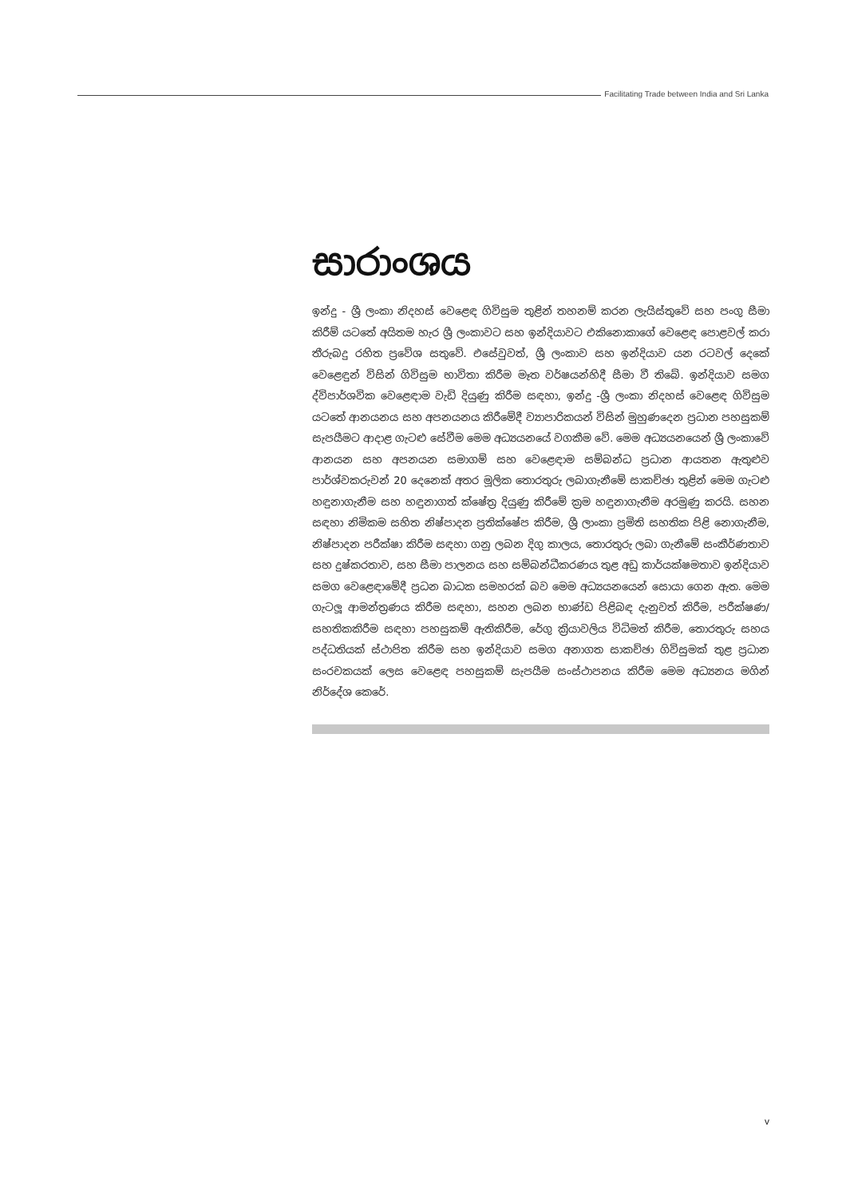Facilitating Trade between India and Sri Lanka
සාරාංශය
ඉන්දු - ශ්‍රී ලංකා නිදහස් වෙළෙඳ ගිවිසුම තුළින් තහනම් කරන ලැයිස්තුවේ සහ පංගු සීමා කිරීම් යටතේ අයිතම හැර ශ්‍රී ලංකාවට සහ ඉන්දියාවට එකිනොකාගේ වෙළෙඳ පොළවල් කරා තීරුබදු රහිත ප්‍රවේශ සතුවේ. එසේවුවත්, ශ්‍රී ලංකාව සහ ඉන්දියාව යන රටවල් දෙකේ වෙළෙඳුන් විසින් ගිවිසුම භාවිතා කිරීම මෑත වර්ෂයන්හිදී සීමා වී තිබේ. ඉන්දියාව සමග ද්විපාර්ශවික වෙළෙඳාම වැඩි දියුණු කිරීම සඳහා, ඉන්දු -ශ්‍රී ලංකා නිදහස් වෙළෙඳ ගිවිසුම යටතේ ආනයනය සහ අපනයනය කිරීමේදී ව්‍යාපාරිකයන් විසින් මුහුණදෙන ප්‍රධාන පහසුකම් සැපයීමට ආදාළ ගැටළු සේවීම මෙම අධ්‍යයනයේ වගකීම වේ. මෙම අධ්‍යයනයෙන් ශ්‍රී ලංකාවේ ආනයන සහ අපනයන සමාගම් සහ වෙළෙඳාම සම්බන්ධ ප්‍රධාන ආයතන ඇතුළුව පාර්ශ්වකරුවන් 20 දෙනෙක් අතර මූලික තොරතුරු ලබාගැනීමේ සාකච්ඡා තුළින් මෙම ගැටළු හඳුනාගැනීම සහ හඳුනාගත් ක්ෂේත්‍ර දියුණු කිරීමේ ක්‍රම හඳුනාගැනීම අරමුණු කරයි. සහන සඳහා නිමිකම සහිත නිෂ්පාදන ප්‍රතික්ෂේප කිරීම, ශ්‍රී ලාංකා ප්‍රමිති සහතික පිළි නොගැනීම, නිෂ්පාදන පරීක්ෂා කිරීම සඳහා ගනු ලබන දිගු කාලය, තොරතුරු ලබා ගැනීමේ සංකීර්ණතාව සහ දුෂ්කරතාව, සහ සීමා පාලනය සහ සම්බන්ධීකරණය තුළ අඩු කාර්යක්ෂමතාව ඉන්දියාව සමග වෙළෙඳාමේදී ප්‍රධන බාධක සමහරක් බව මෙම අධ්‍යයනයෙන් සොයා ගෙන ඇත. මෙම ගැටලූ ආමන්ත්‍රණය කිරීම සඳහා, සහන ලබන භාණ්ඩ පිළිබඳ දැනුවත් කිරීම, පරීක්ෂණ/ සහතිකකිරීම සඳහා පහසුකම් ඇතිකිරීම, රේගු ක්‍රියාවලිය විධිමත් කිරීම, තොරතුරු සහය පද්ධතියක් ස්ථාපිත කිරීම සහ ඉන්දියාව සමග අනාගත සාකච්ඡා ගිවිසුමක් තුළ ප්‍රධාන සංරචකයක් ලෙස වෙළෙඳ පහසුකම් සැපයීම සංස්ථාපනය කිරීම මෙම අධ්‍යනය මගින් නිර්දේශ කෙරේ.
v